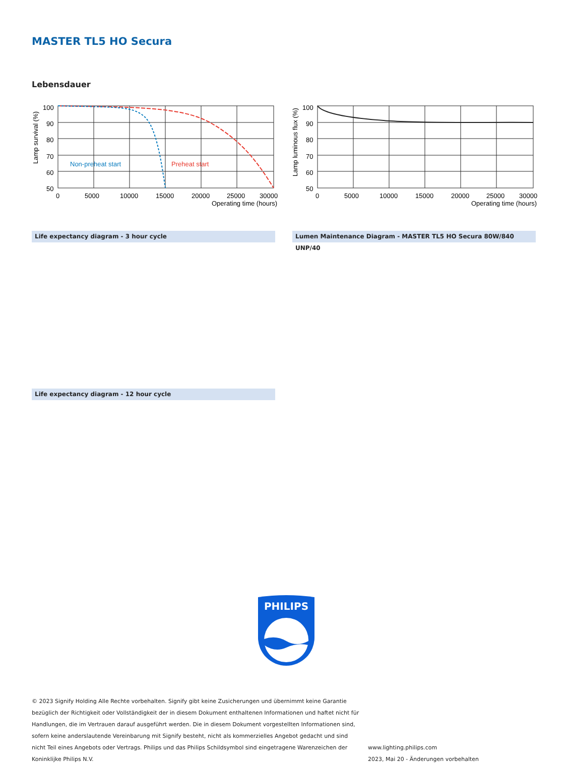MASTER TL5 HO Secura
Lebensdauer
Lamp survival (%)
100
90
80
70
60
50
0
5000
10000
15000
20000
25000
30000
Operating time (hours)
Non-preheat start
Preheat start
Lamp luminous flux (%)
100
90
80
70
60
50
0
5000
10000
15000
20000
25000
30000
Operating time (hours)
Life expectancy diagram - 3 hour cycle Lumen Maintenance Diagram - MASTER TL5 HO Secura 80W/840 UNP/40
Life expectancy diagram - 12 hour cycle
PHILIPS
© 2023 Signify Holding Alle Rechte vorbehalten. Signify gibt keine Zusicherungen und übernimmt keine Garantie bezüglich der Richtigkeit oder Vollständigkeit der in diesem Dokument enthaltenen Informationen und haftet nicht für Handlungen, die im Vertrauen darauf ausgeführt werden. Die in diesem Dokument vorgestellten Informationen sind, sofern keine anderslautende Vereinbarung mit Signify besteht, nicht als kommerzielles Angebot gedacht und sind nicht Teil eines Angebots oder Vertrags. Philips und das Philips Schildsymbol sind eingetragene Warenzeichen der Koninklijke Philips N.V.
www.lighting.philips.com
2023, Mai 20 - Änderungen vorbehalten